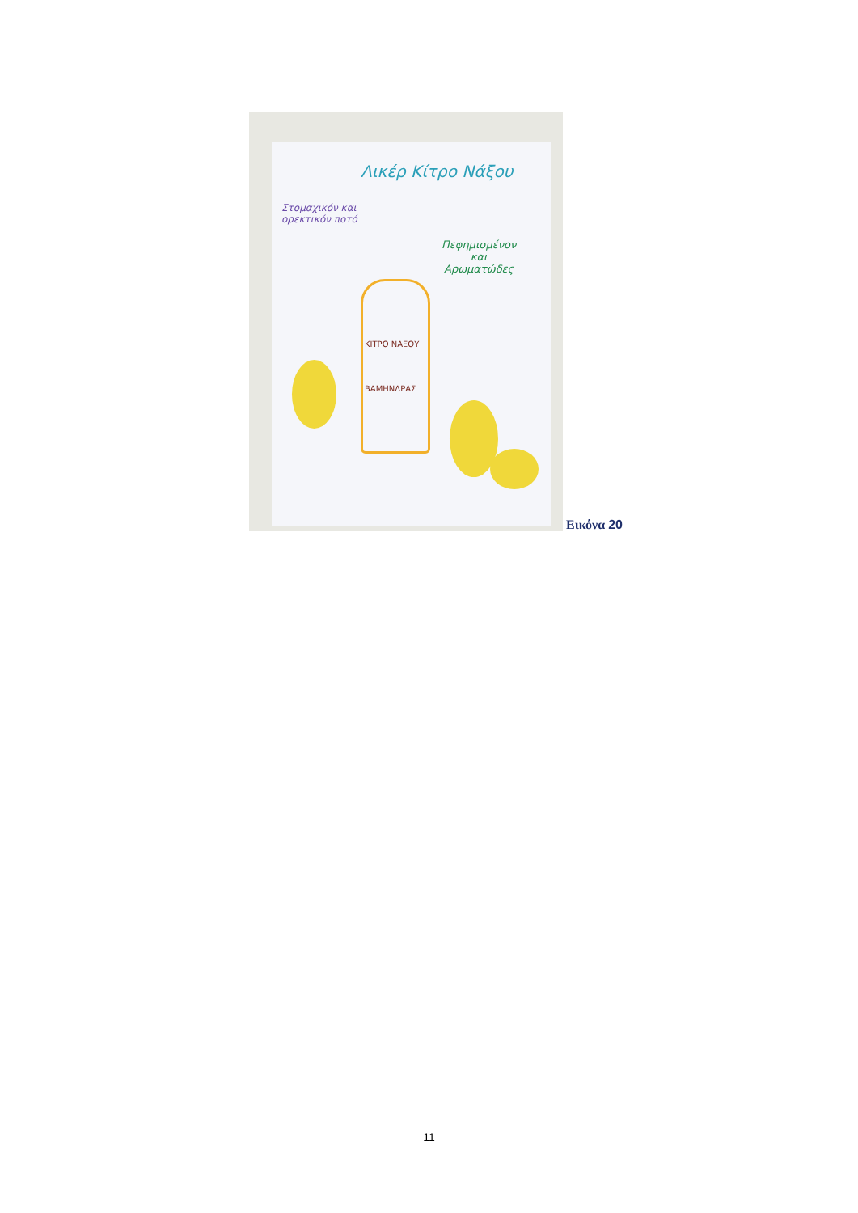Λικέρ Κίτρο Νάξου
Στομαχικόν και
ορεκτικόν ποτό
Πεφημισμένον
και
Αρωματώδες
ΚΙΤΡΟ ΝΑΞΟΥ
ΒΑΜΗΝΔΡΑΣ
Εικόνα 20
11